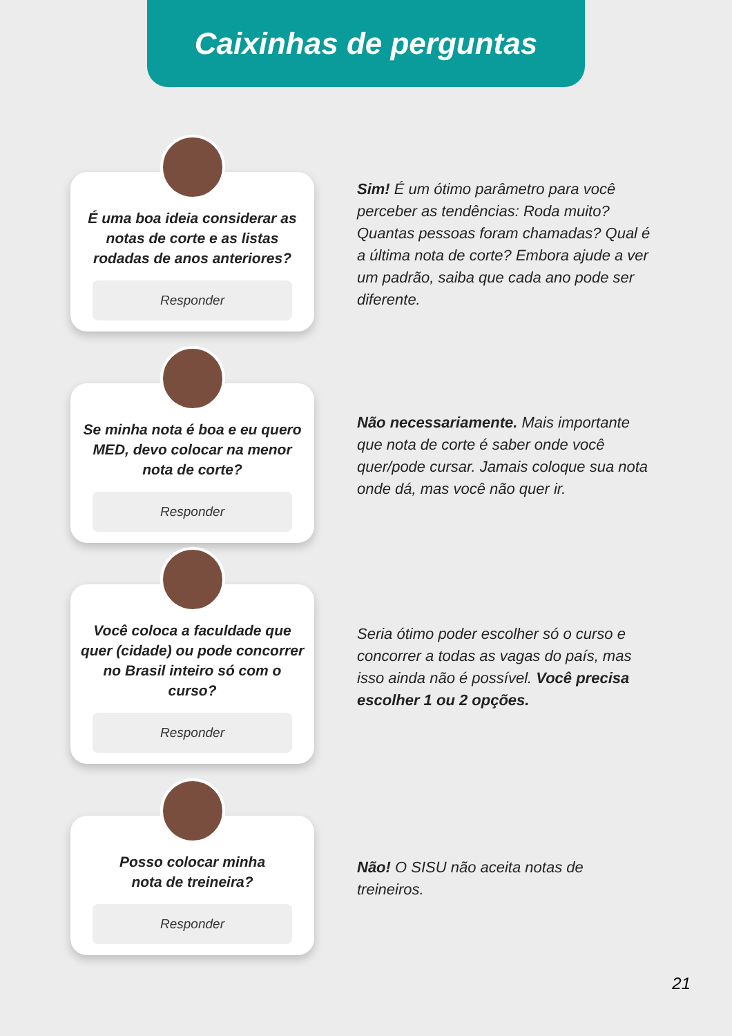Caixinhas de perguntas
É uma boa ideia considerar as notas de corte e as listas rodadas de anos anteriores?
Responder
Sim! É um ótimo parâmetro para você perceber as tendências: Roda muito? Quantas pessoas foram chamadas? Qual é a última nota de corte? Embora ajude a ver um padrão, saiba que cada ano pode ser diferente.
Se minha nota é boa e eu quero MED, devo colocar na menor nota de corte?
Responder
Não necessariamente. Mais importante que nota de corte é saber onde você quer/pode cursar. Jamais coloque sua nota onde dá, mas você não quer ir.
Você coloca a faculdade que quer (cidade) ou pode concorrer no Brasil inteiro só com o curso?
Responder
Seria ótimo poder escolher só o curso e concorrer a todas as vagas do país, mas isso ainda não é possível. Você precisa escolher 1 ou 2 opções.
Posso colocar minha
nota de treineira?
Responder
Não! O SISU não aceita notas de treineiros.
21